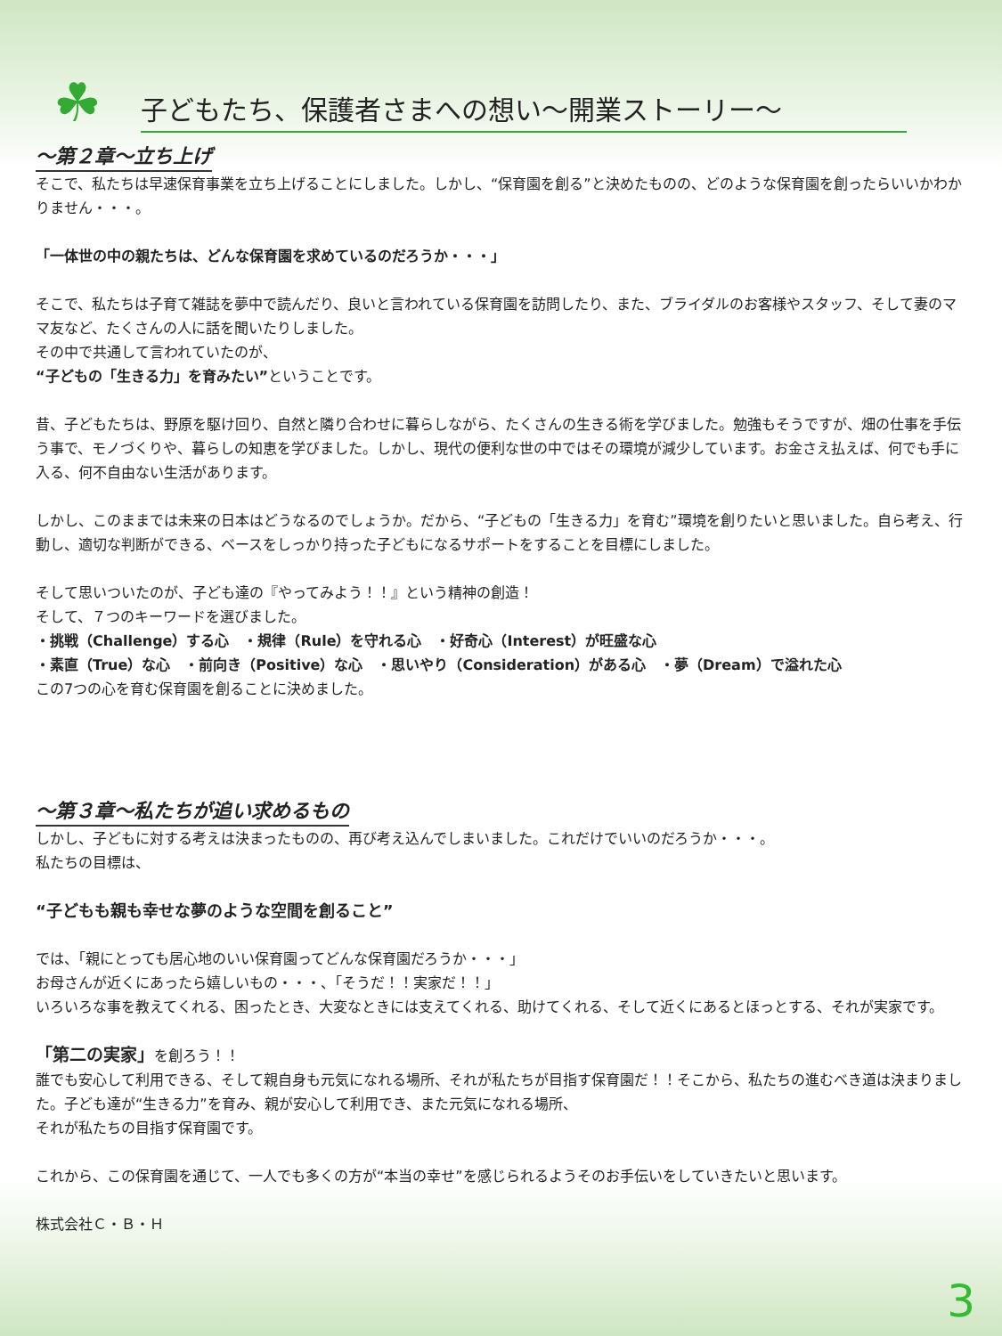☘
子どもたち、保護者さまへの想い～開業ストーリー～
～第２章～立ち上げ
そこで、私たちは早速保育事業を立ち上げることにしました。しかし、“保育園を創る”と決めたものの、どのような保育園を創ったらいいかわかりません・・・。
「一体世の中の親たちは、どんな保育園を求めているのだろうか・・・」
そこで、私たちは子育て雑誌を夢中で読んだり、良いと言われている保育園を訪問したり、また、ブライダルのお客様やスタッフ、そして妻のママ友など、たくさんの人に話を聞いたりしました。
その中で共通して言われていたのが、
“子どもの「生きる力」を育みたい”ということです。
昔、子どもたちは、野原を駆け回り、自然と隣り合わせに暮らしながら、たくさんの生きる術を学びました。勉強もそうですが、畑の仕事を手伝う事で、モノづくりや、暮らしの知恵を学びました。しかし、現代の便利な世の中ではその環境が減少しています。お金さえ払えば、何でも手に入る、何不自由ない生活があります。
しかし、このままでは未来の日本はどうなるのでしょうか。だから、“子どもの「生きる力」を育む”環境を創りたいと思いました。自ら考え、行動し、適切な判断ができる、ベースをしっかり持った子どもになるサポートをすることを目標にしました。
そして思いついたのが、子ども達の『やってみよう！！』という精神の創造！
そして、７つのキーワードを選びました。
・挑戦（Challenge）する心　・規律（Rule）を守れる心　・好奇心（Interest）が旺盛な心
・素直（True）な心　・前向き（Positive）な心　・思いやり（Consideration）がある心　・夢（Dream）で溢れた心
この7つの心を育む保育園を創ることに決めました。
～第３章～私たちが追い求めるもの
しかし、子どもに対する考えは決まったものの、再び考え込んでしまいました。これだけでいいのだろうか・・・。
私たちの目標は、
“子どもも親も幸せな夢のような空間を創ること”
では、「親にとっても居心地のいい保育園ってどんな保育園だろうか・・・」
お母さんが近くにあったら嬉しいもの・・・、「そうだ！！実家だ！！」
いろいろな事を教えてくれる、困ったとき、大変なときには支えてくれる、助けてくれる、そして近くにあるとほっとする、それが実家です。
「第二の実家」を創ろう！！
誰でも安心して利用できる、そして親自身も元気になれる場所、それが私たちが目指す保育園だ！！そこから、私たちの進むべき道は決まりました。子ども達が“生きる力”を育み、親が安心して利用でき、また元気になれる場所、
それが私たちの目指す保育園です。
これから、この保育園を通じて、一人でも多くの方が“本当の幸せ”を感じられるようそのお手伝いをしていきたいと思います。
株式会社Ｃ・Ｂ・Ｈ
3